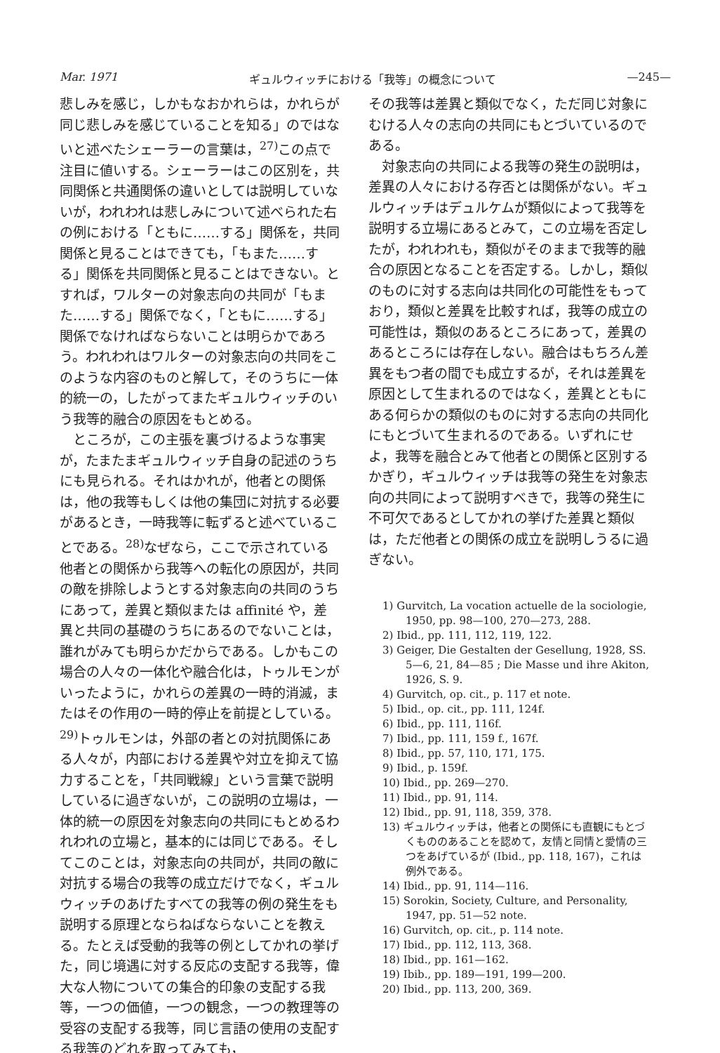Mar. 1971 ギュルウィッチにおける「我等」の概念について —245—
悲しみを感じ，しかもなおかれらは，かれらが同じ悲しみを感じていることを知る」のではないと述べたシェーラーの言葉は，<sup>27)</sup>この点で注目に値いする。シェーラーはこの区別を，共同関係と共通関係の違いとしては説明していないが，われわれは悲しみについて述べられた右の例における「ともに……する」関係を，共同関係と見ることはできても，「もまた……する」関係を共同関係と見ることはできない。とすれば，ワルターの対象志向の共同が「もまた……する」関係でなく，「ともに……する」関係でなければならないことは明らかであろう。われわれはワルターの対象志向の共同をこのような内容のものと解して，そのうちに一体的統一の，したがってまたギュルウィッチのいう我等的融合の原因をもとめる。
ところが，この主張を裏づけるような事実が，たまたまギュルウィッチ自身の記述のうちにも見られる。それはかれが，他者との関係は，他の我等もしくは他の集団に対抗する必要があるとき，一時我等に転ずると述べていることである。<sup>28)</sup>なぜなら，ここで示されている他者との関係から我等への転化の原因が，共同の敵を排除しようとする対象志向の共同のうちにあって，差異と類似または affinité や，差異と共同の基礎のうちにあるのでないことは，誰れがみても明らかだからである。しかもこの場合の人々の一体化や融合化は，トゥルモンがいったように，かれらの差異の一時的消滅，またはその作用の一時的停止を前提としている。<sup>29)</sup>トゥルモンは，外部の者との対抗関係にある人々が，内部における差異や対立を抑えて協力することを，「共同戦線」という言葉で説明しているに過ぎないが，この説明の立場は，一体的統一の原因を対象志向の共同にもとめるわれわれの立場と，基本的には同じである。そしてこのことは，対象志向の共同が，共同の敵に対抗する場合の我等の成立だけでなく，ギュルウィッチのあげたすべての我等の例の発生をも説明する原理とならねばならないことを教える。たとえば受動的我等の例としてかれの挙げた，同じ境遇に対する反応の支配する我等，偉大な人物についての集合的印象の支配する我等，一つの価値，一つの観念，一つの教理等の受容の支配する我等，同じ言語の使用の支配する我等のどれを取ってみても，
その我等は差異と類似でなく，ただ同じ対象にむける人々の志向の共同にもとづいているのである。
対象志向の共同による我等の発生の説明は，差異の人々における存否とは関係がない。ギュルウィッチはデュルケムが類似によって我等を説明する立場にあるとみて，この立場を否定したが，われわれも，類似がそのままで我等的融合の原因となることを否定する。しかし，類似のものに対する志向は共同化の可能性をもっており，類似と差異を比較すれば，我等の成立の可能性は，類似のあるところにあって，差異のあるところには存在しない。融合はもちろん差異をもつ者の間でも成立するが，それは差異を原因として生まれるのではなく，差異とともにある何らかの類似のものに対する志向の共同化にもとづいて生まれるのである。いずれにせよ，我等を融合とみて他者との関係と区別するかぎり，ギュルウィッチは我等の発生を対象志向の共同によって説明すべきで，我等の発生に不可欠であるとしてかれの挙げた差異と類似は，ただ他者との関係の成立を説明しうるに過ぎない。
1) Gurvitch, La vocation actuelle de la sociologie, 1950, pp. 98—100, 270—273, 288.
2) Ibid., pp. 111, 112, 119, 122.
3) Geiger, Die Gestalten der Gesellung, 1928, SS. 5—6, 21, 84—85 ; Die Masse und ihre Akiton, 1926, S. 9.
4) Gurvitch, op. cit., p. 117 et note.
5) Ibid., op. cit., pp. 111, 124f.
6) Ibid., pp. 111, 116f.
7) Ibid., pp. 111, 159 f., 167f.
8) Ibid., pp. 57, 110, 171, 175.
9) Ibid., p. 159f.
10) Ibid., pp. 269—270.
11) Ibid., pp. 91, 114.
12) Ibid., pp. 91, 118, 359, 378.
13) ギュルウィッチは，他者との関係にも直観にもとづくもののあることを認めて，友情と同情と愛情の三つをあげているが (Ibid., pp. 118, 167)，これは例外である。
14) Ibid., pp. 91, 114—116.
15) Sorokin, Society, Culture, and Personality, 1947, pp. 51—52 note.
16) Gurvitch, op. cit., p. 114 note.
17) Ibid., pp. 112, 113, 368.
18) Ibid., pp. 161—162.
19) Ibib., pp. 189—191, 199—200.
20) Ibid., pp. 113, 200, 369.